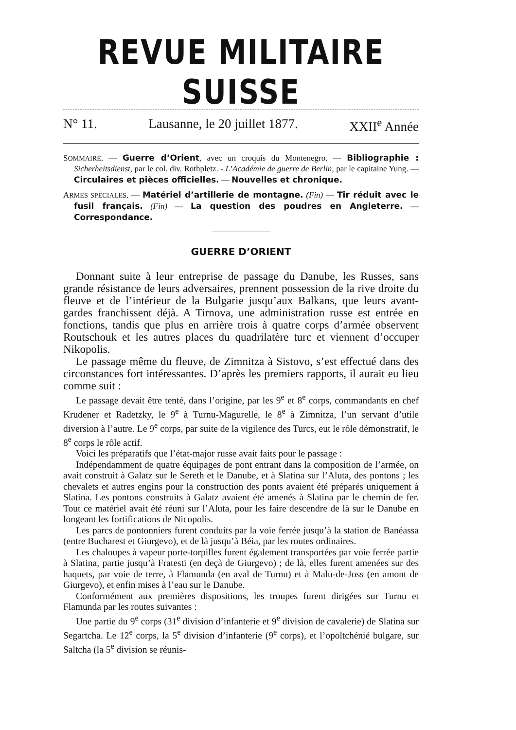REVUE MILITAIRE SUISSE
N° 11. Lausanne, le 20 juillet 1877. XXII<sup>e</sup> Année
SOMMAIRE. — Guerre d’Orient, avec un croquis du Montenegro. — Bibliographie : Sicherheitsdienst, par le col. div. Rothpletz. - L’Académie de guerre de Berlin, par le capitaine Yung. — Circulaires et pièces officielles. — Nouvelles et chronique.
ARMES SPÉCIALES. — Matériel d’artillerie de montagne. (Fin) — Tir réduit avec le fusil français. (Fin) — La question des poudres en Angleterre. — Correspondance.
GUERRE D’ORIENT
Donnant suite à leur entreprise de passage du Danube, les Russes, sans grande résistance de leurs adversaires, prennent possession de la rive droite du fleuve et de l’intérieur de la Bulgarie jusqu’aux Balkans, que leurs avant-gardes franchissent déjà. A Tirnova, une administration russe est entrée en fonctions, tandis que plus en arrière trois à quatre corps d’armée observent Routschouk et les autres places du quadrilatère turc et viennent d’occuper Nikopolis.
Le passage même du fleuve, de Zimnitza à Sistovo, s’est effectué dans des circonstances fort intéressantes. D’après les premiers rapports, il aurait eu lieu comme suit :
Le passage devait être tenté, dans l’origine, par les 9<sup>e</sup> et 8<sup>e</sup> corps, commandants en chef Krudener et Radetzky, le 9<sup>e</sup> à Turnu-Magurelle, le 8<sup>e</sup> à Zimnitza, l’un servant d’utile diversion à l’autre. Le 9<sup>e</sup> corps, par suite de la vigilence des Turcs, eut le rôle démonstratif, le 8<sup>e</sup> corps le rôle actif.
Voici les préparatifs que l’état-major russe avait faits pour le passage :
Indépendamment de quatre équipages de pont entrant dans la composition de l’armée, on avait construit à Galatz sur le Sereth et le Danube, et à Slatina sur l’Aluta, des pontons ; les chevalets et autres engins pour la construction des ponts avaient été préparés uniquement à Slatina. Les pontons construits à Galatz avaient été amenés à Slatina par le chemin de fer. Tout ce matériel avait été réuni sur l’Aluta, pour les faire descendre de là sur le Danube en longeant les fortifications de Nicopolis.
Les parcs de pontonniers furent conduits par la voie ferrée jusqu’à la station de Banéassa (entre Bucharest et Giurgevo), et de là jusqu’à Béia, par les routes ordinaires.
Les chaloupes à vapeur porte-torpilles furent également transportées par voie ferrée partie à Slatina, partie jusqu’à Fratesti (en deçà de Giurgevo) ; de là, elles furent amenées sur des haquets, par voie de terre, à Flamunda (en aval de Turnu) et à Malu-de-Joss (en amont de Giurgevo), et enfin mises à l’eau sur le Danube.
Conformément aux premières dispositions, les troupes furent dirigées sur Turnu et Flamunda par les routes suivantes :
Une partie du 9<sup>e</sup> corps (31<sup>e</sup> division d’infanterie et 9<sup>e</sup> division de cavalerie) de Slatina sur Segartcha. Le 12<sup>e</sup> corps, la 5<sup>e</sup> division d’infanterie (9<sup>e</sup> corps), et l’opoltchénié bulgare, sur Saltcha (la 5<sup>e</sup> division se réunis-